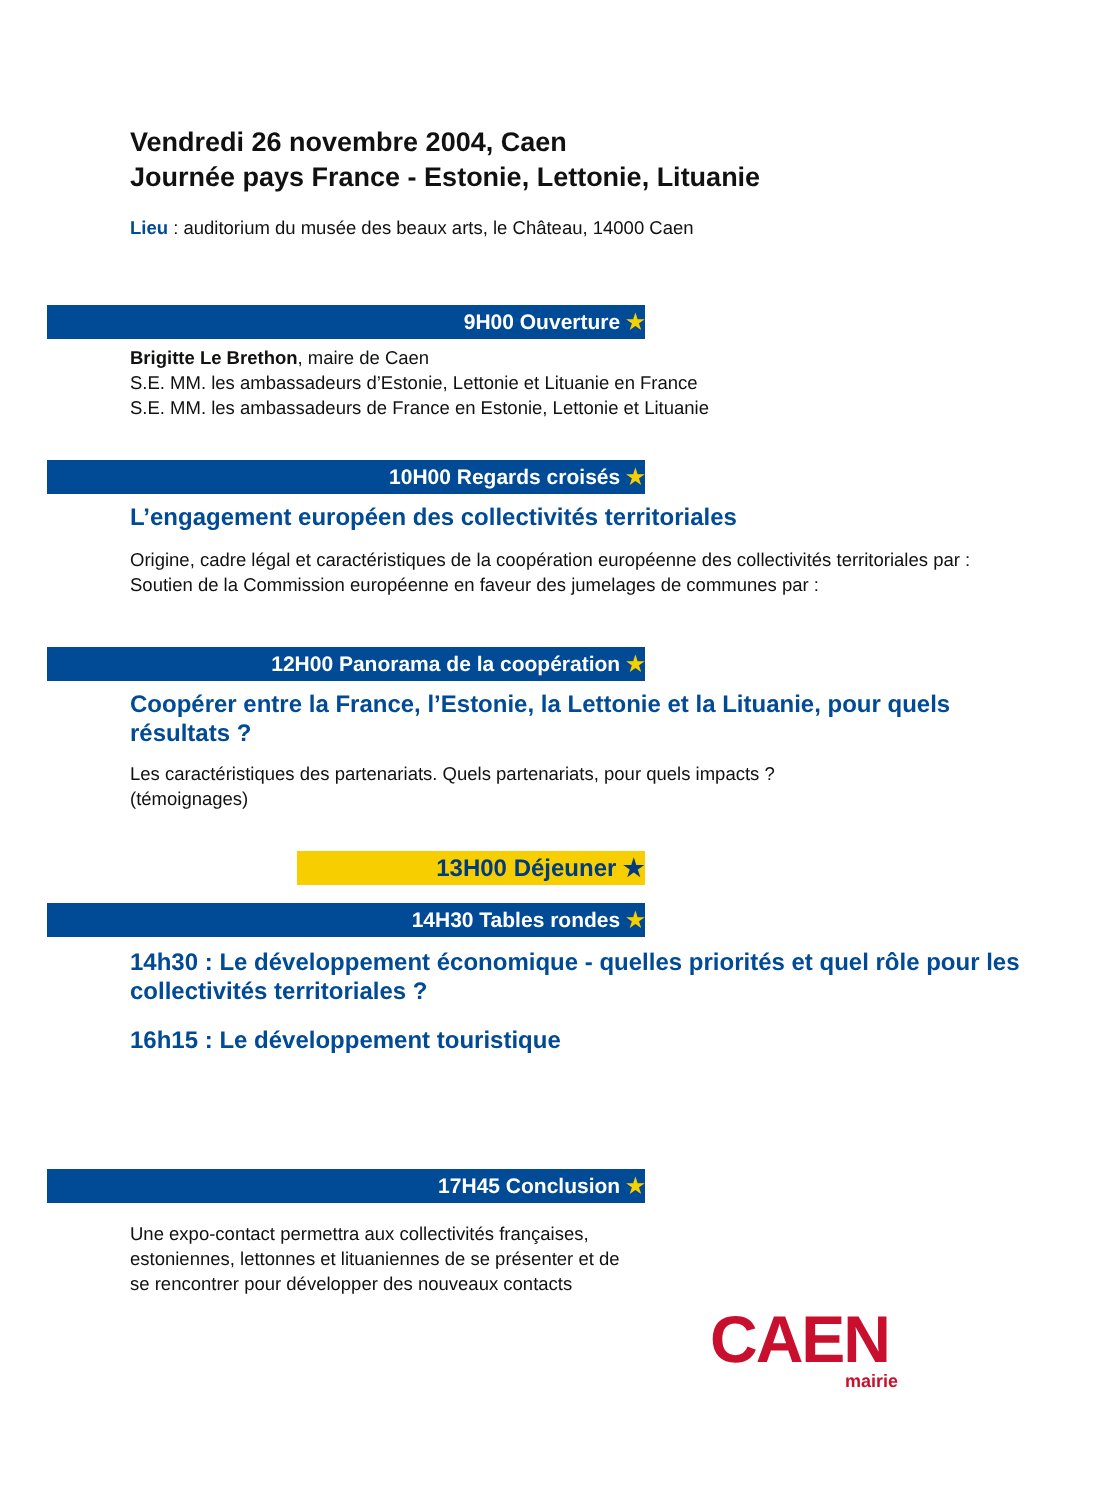Vendredi 26 novembre 2004, Caen
Journée pays France - Estonie, Lettonie, Lituanie
Lieu : auditorium du musée des beaux arts, le Château, 14000 Caen
9H00 Ouverture ★
Brigitte Le Brethon, maire de Caen
S.E. MM. les ambassadeurs d’Estonie, Lettonie et Lituanie en France
S.E. MM. les ambassadeurs de France en Estonie, Lettonie et Lituanie
10H00 Regards croisés ★
L’engagement européen des collectivités territoriales
Origine, cadre légal et caractéristiques de la coopération européenne des collectivités territoriales par :
Soutien de la Commission européenne en faveur des jumelages de communes par :
12H00 Panorama de la coopération ★
Coopérer entre la France, l’Estonie, la Lettonie et la Lituanie, pour quels résultats ?
Les caractéristiques des partenariats. Quels partenariats, pour quels impacts ?
(témoignages)
13H00 Déjeuner ★
14H30 Tables rondes ★
14h30 : Le développement économique - quelles priorités et quel rôle pour les collectivités territoriales ?
16h15 : Le développement touristique
17H45 Conclusion ★
Une expo-contact permettra aux collectivités françaises,
estoniennes, lettonnes et lituaniennes de se présenter et de
se rencontrer pour développer des nouveaux contacts
CAEN
mairie